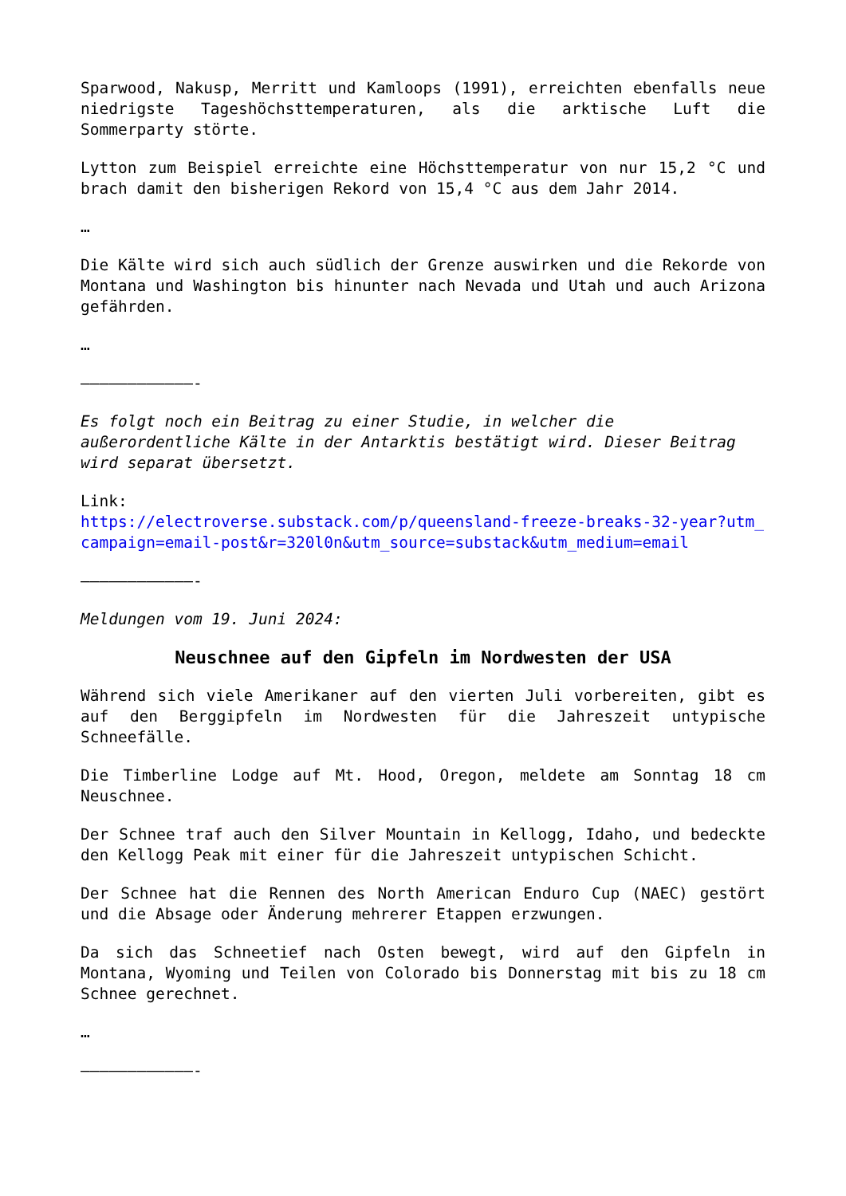Sparwood, Nakusp, Merritt und Kamloops (1991), erreichten ebenfalls neue niedrigste Tageshöchsttemperaturen, als die arktische Luft die Sommerparty störte.
Lytton zum Beispiel erreichte eine Höchsttemperatur von nur 15,2 °C und brach damit den bisherigen Rekord von 15,4 °C aus dem Jahr 2014.
…
Die Kälte wird sich auch südlich der Grenze auswirken und die Rekorde von Montana und Washington bis hinunter nach Nevada und Utah und auch Arizona gefährden.
…
————————————-
Es folgt noch ein Beitrag zu einer Studie, in welcher die außerordentliche Kälte in der Antarktis bestätigt wird. Dieser Beitrag wird separat übersetzt.
Link:
https://electroverse.substack.com/p/queensland-freeze-breaks-32-year?utm_campaign=email-post&r=320l0n&utm_source=substack&utm_medium=email
————————————-
Meldungen vom 19. Juni 2024:
Neuschnee auf den Gipfeln im Nordwesten der USA
Während sich viele Amerikaner auf den vierten Juli vorbereiten, gibt es auf den Berggipfeln im Nordwesten für die Jahreszeit untypische Schneefälle.
Die Timberline Lodge auf Mt. Hood, Oregon, meldete am Sonntag 18 cm Neuschnee.
Der Schnee traf auch den Silver Mountain in Kellogg, Idaho, und bedeckte den Kellogg Peak mit einer für die Jahreszeit untypischen Schicht.
Der Schnee hat die Rennen des North American Enduro Cup (NAEC) gestört und die Absage oder Änderung mehrerer Etappen erzwungen.
Da sich das Schneetief nach Osten bewegt, wird auf den Gipfeln in Montana, Wyoming und Teilen von Colorado bis Donnerstag mit bis zu 18 cm Schnee gerechnet.
…
————————————-